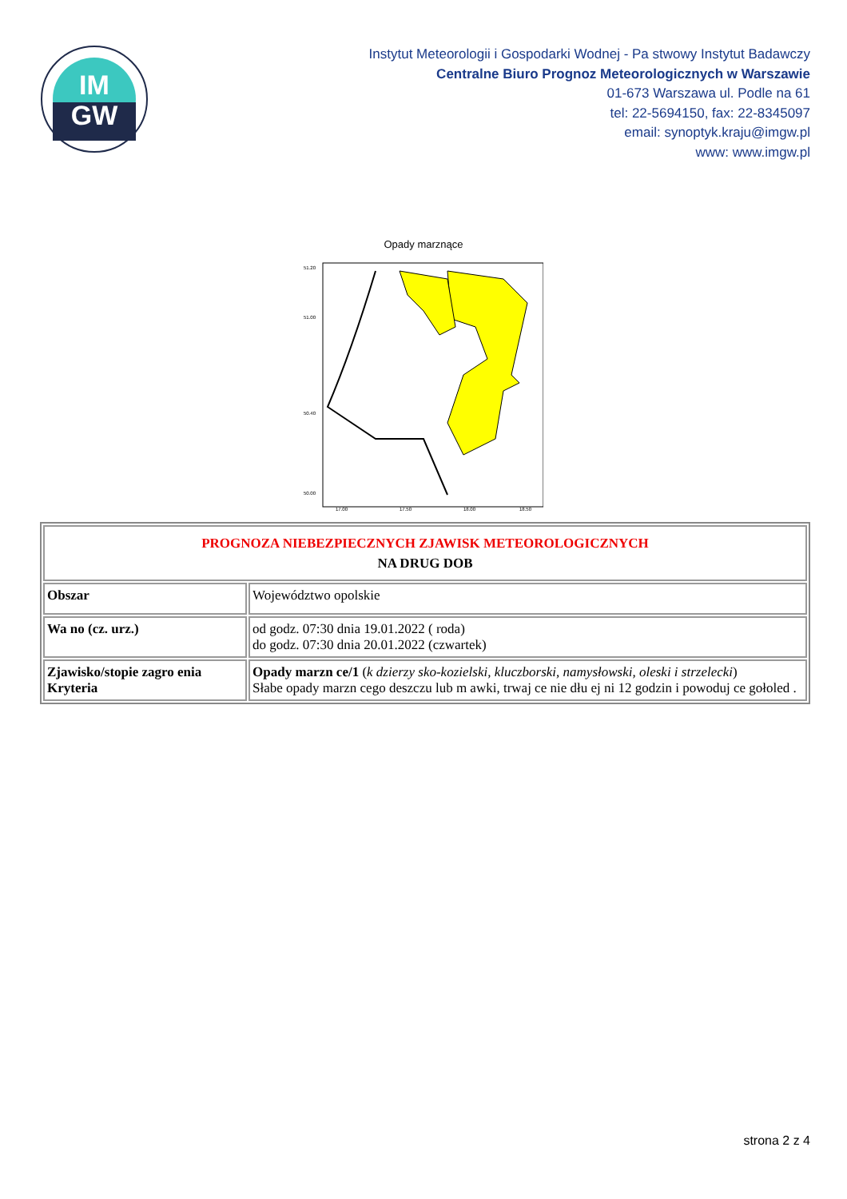IM
GW
Instytut Meteorologii i Gospodarki Wodnej - Pa stwowy Instytut Badawczy
Centralne Biuro Prognoz Meteorologicznych w Warszawie
01-673 Warszawa ul. Podle na 61
tel: 22-5694150, fax: 22-8345097
email: synoptyk.kraju@imgw.pl
www: www.imgw.pl
Opady marznące
51.20
51.00
50.40
50.00
17.00
17.50
18.00
18.50
| PROGNOZA NIEBEZPIECZNYCH ZJAWISK METEOROLOGICZNYCH NA DRUG DOB | |
| Obszar | Województwo opolskie |
| Wa no (cz. urz.) | od godz. 07:30 dnia 19.01.2022 ( roda) do godz. 07:30 dnia 20.01.2022 (czwartek) |
| Zjawisko/stopie zagro enia Kryteria | Opady marzn ce/1 ( k dzierzy sko-kozielski, kluczborski, namysłowski, oleski i strzelecki ) Słabe opady marzn cego deszczu lub m awki, trwaj ce nie dłu ej ni 12 godzin i powoduj ce gołoled . |
strona 2 z 4